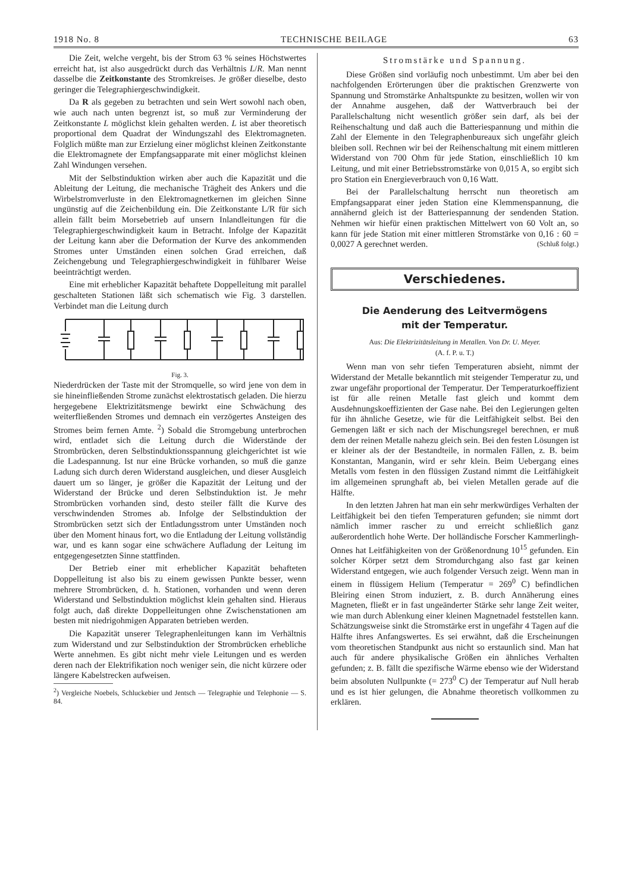1918 No. 8 TECHNISCHE BEILAGE 63
Die Zeit, welche vergeht, bis der Strom 63 % seines Höchstwertes erreicht hat, ist also ausgedrückt durch das Verhältnis L/R. Man nennt dasselbe die Zeitkonstante des Stromkreises. Je größer dieselbe, desto geringer die Telegraphiergeschwindigkeit.
Da R als gegeben zu betrachten und sein Wert sowohl nach oben, wie auch nach unten begrenzt ist, so muß zur Verminderung der Zeitkonstante L möglichst klein gehalten werden. L ist aber theoretisch proportional dem Quadrat der Windungszahl des Elektromagneten. Folglich müßte man zur Erzielung einer möglichst kleinen Zeitkonstante die Elektromagnete der Empfangsapparate mit einer möglichst kleinen Zahl Windungen versehen.
Mit der Selbstinduktion wirken aber auch die Kapazität und die Ableitung der Leitung, die mechanische Trägheit des Ankers und die Wirbelstromverluste in den Elektromagnetkernen im gleichen Sinne ungünstig auf die Zeichenbildung ein. Die Zeitkonstante L/R für sich allein fällt beim Morsebetrieb auf unsern Inlandleitungen für die Telegraphiergeschwindigkeit kaum in Betracht. Infolge der Kapazität der Leitung kann aber die Deformation der Kurve des ankommenden Stromes unter Umständen einen solchen Grad erreichen, daß Zeichengebung und Telegraphiergeschwindigkeit in fühlbarer Weise beeinträchtigt werden.
Eine mit erheblicher Kapazität behaftete Doppelleitung mit parallel geschalteten Stationen läßt sich schematisch wie Fig. 3 darstellen. Verbindet man die Leitung durch
Fig. 3.
Niederdrücken der Taste mit der Stromquelle, so wird jene von dem in sie hineinfließenden Strome zunächst elektrostatisch geladen. Die hierzu hergegebene Elektrizitätsmenge bewirkt eine Schwächung des weiterfließenden Stromes und demnach ein verzögertes Ansteigen des Stromes beim fernen Amte. <sup>2</sup>) Sobald die Stromgebung unterbrochen wird, entladet sich die Leitung durch die Widerstände der Strombrücken, deren Selbstinduktionsspannung gleichgerichtet ist wie die Ladespannung. Ist nur eine Brücke vorhanden, so muß die ganze Ladung sich durch deren Widerstand ausgleichen, und dieser Ausgleich dauert um so länger, je größer die Kapazität der Leitung und der Widerstand der Brücke und deren Selbstinduktion ist. Je mehr Strombrücken vorhanden sind, desto steiler fällt die Kurve des verschwindenden Stromes ab. Infolge der Selbstinduktion der Strombrücken setzt sich der Entladungsstrom unter Umständen noch über den Moment hinaus fort, wo die Entladung der Leitung vollständig war, und es kann sogar eine schwächere Aufladung der Leitung im entgegengesetzten Sinne stattfinden.
Der Betrieb einer mit erheblicher Kapazität behafteten Doppelleitung ist also bis zu einem gewissen Punkte besser, wenn mehrere Strombrücken, d. h. Stationen, vorhanden und wenn deren Widerstand und Selbstinduktion möglichst klein gehalten sind. Hieraus folgt auch, daß direkte Doppelleitungen ohne Zwischenstationen am besten mit niedrigohmigen Apparaten betrieben werden.
Die Kapazität unserer Telegraphenleitungen kann im Verhältnis zum Widerstand und zur Selbstinduktion der Strombrücken erhebliche Werte annehmen. Es gibt nicht mehr viele Leitungen und es werden deren nach der Elektrifikation noch weniger sein, die nicht kürzere oder längere Kabelstrecken aufweisen.
<sup>2</sup>) Vergleiche Noebels, Schluckebier und Jentsch — Telegraphie und Telephonie — S. 84.
Stromstärke und Spannung.
Diese Größen sind vorläufig noch unbestimmt. Um aber bei den nachfolgenden Erörterungen über die praktischen Grenzwerte von Spannung und Stromstärke Anhaltspunkte zu besitzen, wollen wir von der Annahme ausgehen, daß der Wattverbrauch bei der Parallelschaltung nicht wesentlich größer sein darf, als bei der Reihenschaltung und daß auch die Batteriespannung und mithin die Zahl der Elemente in den Telegraphenbureaux sich ungefähr gleich bleiben soll. Rechnen wir bei der Reihenschaltung mit einem mittleren Widerstand von 700 Ohm für jede Station, einschließlich 10 km Leitung, und mit einer Betriebsstromstärke von 0,015 A, so ergibt sich pro Station ein Energieverbrauch von 0,16 Watt.
Bei der Parallelschaltung herrscht nun theoretisch am Empfangsapparat einer jeden Station eine Klemmenspannung, die annähernd gleich ist der Batteriespannung der sendenden Station. Nehmen wir hiefür einen praktischen Mittelwert von 60 Volt an, so kann für jede Station mit einer mittleren Stromstärke von 0,16 : 60 = 0,0027 A gerechnet werden. (Schluß folgt.)
Verschiedenes.
Die Aenderung des Leitvermögens
mit der Temperatur.
Aus: Die Elektrizitätsleitung in Metallen. Von Dr. U. Meyer.
(A. f. P. u. T.)
Wenn man von sehr tiefen Temperaturen absieht, nimmt der Widerstand der Metalle bekanntlich mit steigender Temperatur zu, und zwar ungefähr proportional der Temperatur. Der Temperaturkoeffizient ist für alle reinen Metalle fast gleich und kommt dem Ausdehnungskoeffizienten der Gase nahe. Bei den Legierungen gelten für ihn ähnliche Gesetze, wie für die Leitfähigkeit selbst. Bei den Gemengen läßt er sich nach der Mischungsregel berechnen, er muß dem der reinen Metalle nahezu gleich sein. Bei den festen Lösungen ist er kleiner als der der Bestandteile, in normalen Fällen, z. B. beim Konstantan, Manganin, wird er sehr klein. Beim Uebergang eines Metalls vom festen in den flüssigen Zustand nimmt die Leitfähigkeit im allgemeinen sprunghaft ab, bei vielen Metallen gerade auf die Hälfte.
In den letzten Jahren hat man ein sehr merkwürdiges Verhalten der Leitfähigkeit bei den tiefen Temperaturen gefunden; sie nimmt dort nämlich immer rascher zu und erreicht schließlich ganz außerordentlich hohe Werte. Der holländische Forscher Kammerlingh-Onnes hat Leitfähigkeiten von der Größenordnung 10<sup>15</sup> gefunden. Ein solcher Körper setzt dem Stromdurchgang also fast gar keinen Widerstand entgegen, wie auch folgender Versuch zeigt. Wenn man in einem in flüssigem Helium (Temperatur = 269<sup>0</sup> C) befindlichen Bleiring einen Strom induziert, z. B. durch Annäherung eines Magneten, fließt er in fast ungeänderter Stärke sehr lange Zeit weiter, wie man durch Ablenkung einer kleinen Magnetnadel feststellen kann. Schätzungsweise sinkt die Stromstärke erst in ungefähr 4 Tagen auf die Hälfte ihres Anfangswertes. Es sei erwähnt, daß die Erscheinungen vom theoretischen Standpunkt aus nicht so erstaunlich sind. Man hat auch für andere physikalische Größen ein ähnliches Verhalten gefunden; z. B. fällt die spezifische Wärme ebenso wie der Widerstand beim absoluten Nullpunkte (= 273<sup>0</sup> C) der Temperatur auf Null herab und es ist hier gelungen, die Abnahme theoretisch vollkommen zu erklären.